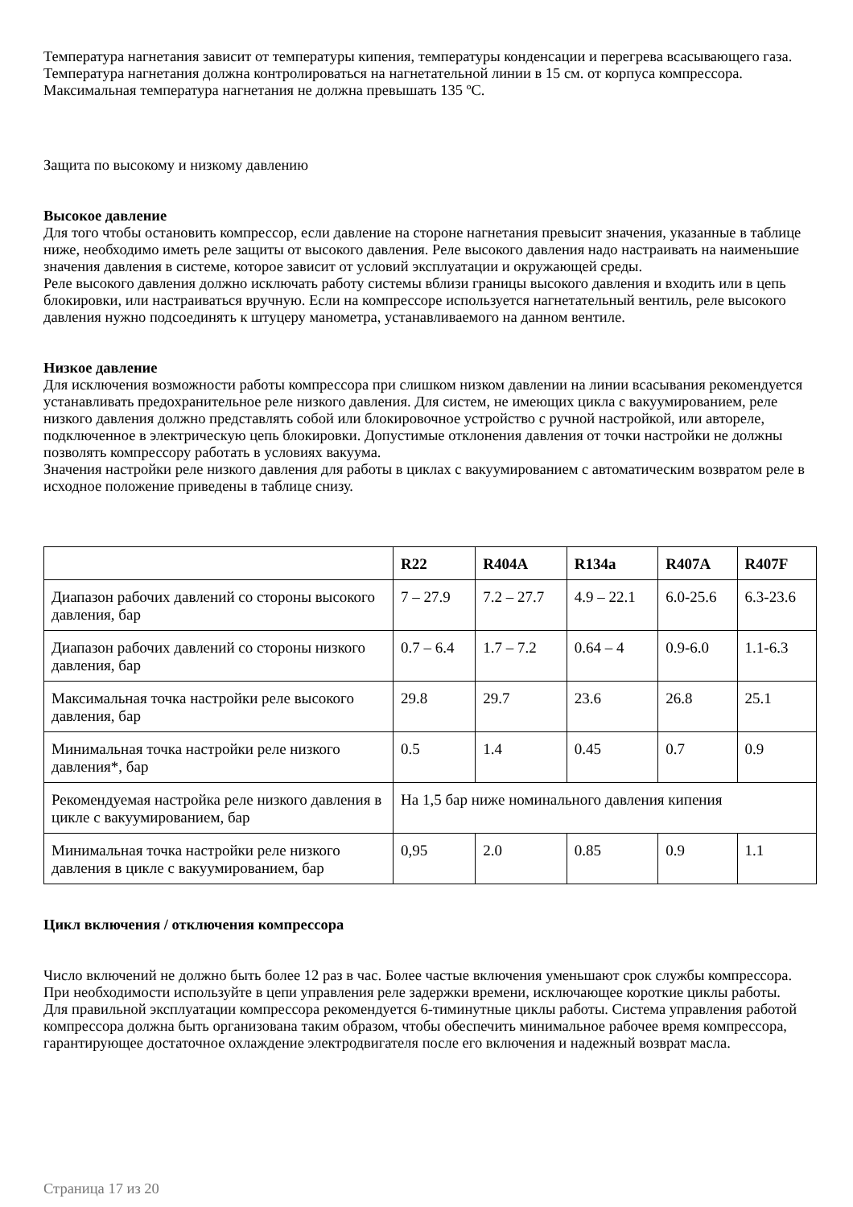Температура нагнетания зависит от температуры кипения, температуры конденсации и перегрева всасывающего газа. Температура нагнетания должна контролироваться на нагнетательной линии в 15 см. от корпуса компрессора. Максимальная температура нагнетания не должна превышать 135 ºС.
Защита по высокому и низкому давлению
Высокое давление
Для того чтобы остановить компрессор, если давление на стороне нагнетания превысит значения, указанные в таблице ниже, необходимо иметь реле защиты от высокого давления. Реле высокого давления надо настраивать на наименьшие значения давления в системе, которое зависит от условий эксплуатации и окружающей среды.
Реле высокого давления должно исключать работу системы вблизи границы высокого давления и входить или в цепь блокировки, или настраиваться вручную. Если на компрессоре используется нагнетательный вентиль, реле высокого давления нужно подсоединять к штуцеру манометра, устанавливаемого на данном вентиле.
Низкое давление
Для исключения возможности работы компрессора при слишком низком давлении на линии всасывания рекомендуется устанавливать предохранительное реле низкого давления. Для систем, не имеющих цикла с вакуумированием, реле низкого давления должно представлять собой или блокировочное устройство с ручной настройкой, или автореле, подключенное в электрическую цепь блокировки. Допустимые отклонения давления от точки настройки не должны позволять компрессору работать в условиях вакуума.
Значения настройки реле низкого давления для работы в циклах с вакуумированием с автоматическим возвратом реле в исходное положение приведены в таблице снизу.
| | R22 | R404A | R134a | R407A | R407F |
| --- | --- | --- | --- | --- | --- |
| Диапазон рабочих давлений со стороны высокого давления, бар | 7 – 27.9 | 7.2 – 27.7 | 4.9 – 22.1 | 6.0-25.6 | 6.3-23.6 |
| Диапазон рабочих давлений со стороны низкого давления, бар | 0.7 – 6.4 | 1.7 – 7.2 | 0.64 – 4 | 0.9-6.0 | 1.1-6.3 |
| Максимальная точка настройки реле высокого давления, бар | 29.8 | 29.7 | 23.6 | 26.8 | 25.1 |
| Минимальная точка настройки реле низкого давления*, бар | 0.5 | 1.4 | 0.45 | 0.7 | 0.9 |
| Рекомендуемая настройка реле низкого давления в цикле с вакуумированием, бар | На 1,5 бар ниже номинального давления кипения | | | | |
| Минимальная точка настройки реле низкого давления в цикле с вакуумированием, бар | 0,95 | 2.0 | 0.85 | 0.9 | 1.1 |
Цикл включения / отключения компрессора
Число включений не должно быть более 12 раз в час. Более частые включения уменьшают срок службы компрессора. При необходимости используйте в цепи управления реле задержки времени, исключающее короткие циклы работы.
Для правильной эксплуатации компрессора рекомендуется 6-тиминутные циклы работы. Система управления работой компрессора должна быть организована таким образом, чтобы обеспечить минимальное рабочее время компрессора, гарантирующее достаточное охлаждение электродвигателя после его включения и надежный возврат масла.
Страница 17 из 20